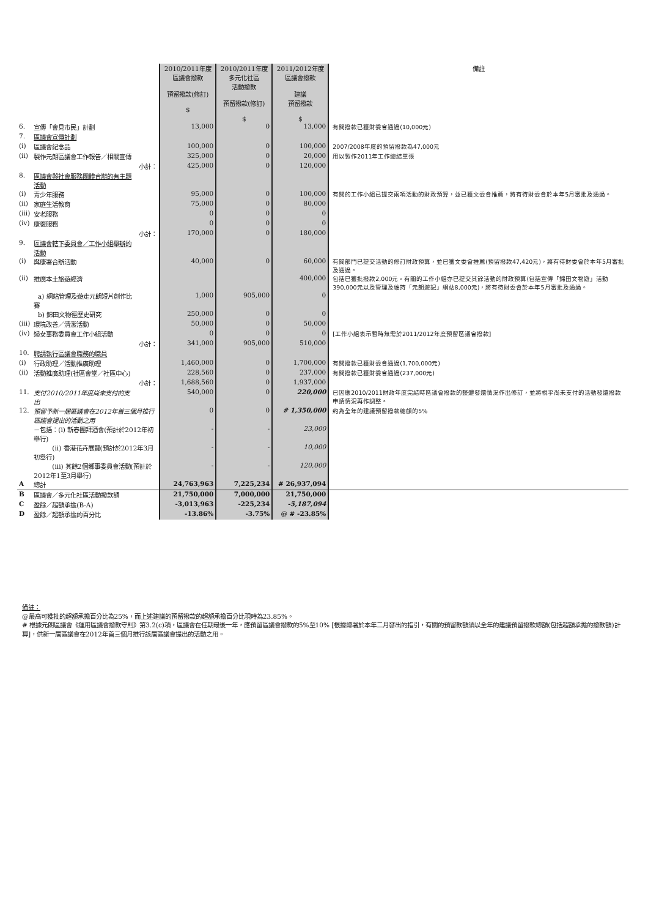| | | | 2010/2011年度 區議會撥款 預留撥款(修訂) $ | 2010/2011年度 多元化社區 活動撥款 預留撥款(修訂) $ | 2011/2012年度 區議會撥款 建議 預留撥款 $ | 備註 |
| --- | --- | --- | --- | --- | --- | --- |
| 6. | 宣傳「會見市民」計劃 | | 13,000 | 0 | 13,000 | 有關撥款已獲財委會通過(10,000元) |
| 7. | 區議會宣傳計劃 | | | | | |
| (i) | 區議會紀念品 | | 100,000 | 0 | 100,000 | 2007/2008年度的預留撥款為47,000元 |
| (ii) | 製作元朗區議會工作報告／相關宣傳 | | 325,000 | 0 | 20,000 | 用以製作2011年工作總結單張 |
| | | 小計： | 425,000 | 0 | 120,000 | |
| 8. | 區議會與社會服務團體合辦的有主題活動 | | | | | |
| (i) | 青少年服務 | | 95,000 | 0 | 100,000 | 有關的工作小組已提交兩項活動的財政預算，並已獲文委會推薦，將有待財委會於本年5月審批及通過。 |
| (ii) | 家庭生活教育 | | 75,000 | 0 | 80,000 | |
| (iii) | 安老服務 | | 0 | 0 | 0 | |
| (iv) | 康復服務 | | 0 | 0 | 0 | |
| | | 小計： | 170,000 | 0 | 180,000 | |
| 9. | 區議會轄下委員會／工作小組舉辦的活動 | | | | | |
| (i) | 與康署合辦活動 | | 40,000 | 0 | 60,000 | 有關部門已提交活動的修訂財政預算，並已獲文委會推薦(預留撥款47,420元)，將有待財委會於本年5月審批及通過。 |
| (ii) | 推廣本土旅遊經濟 | | | | 400,000 | 包括已獲批撥款2,000元。有關的工作小組亦已提交其餘活動的財政預算(包括宣傳「錦田文物遊」活動390,000元以及管理及維持「元朗遊記」網站8,000元)，將有待財委會於本年5月審批及通過。 |
| | a) 網站管理及遊走元朗短片創作比賽 | | 1,000 | 905,000 | 0 | |
| | b) 錦田文物徑歷史研究 | | 250,000 | 0 | 0 | |
| (iii) | 環境改善／清潔活動 | | 50,000 | 0 | 50,000 | |
| (iv) | 婦女事務委員會工作小組活動 | | 0 | 0 | 0 | [工作小組表示暫時無需於2011/2012年度預留區議會撥款] |
| | | 小計： | 341,000 | 905,000 | 510,000 | |
| 10. | 聘請執行區議會職務的職員 | | | | | |
| (i) | 行政助理／活動推廣助理 | | 1,460,000 | 0 | 1,700,000 | 有關撥款已獲財委會通過(1,700,000元) |
| (ii) | 活動推廣助理(社區會堂／社區中心) | | 228,560 | 0 | 237,000 | 有關撥款已獲財委會通過(237,000元) |
| | | 小計： | 1,688,560 | 0 | 1,937,000 | |
| 11. | 支付2010/2011年度尚未支付的支出 | | 540,000 | 0 | 220,000 | 已因應2010/2011財政年度完結時區議會撥款的整體發還情況作出修訂，並將視乎尚未支付的活動發還撥款申請情況再作調整。 |
| 12. | 預留予新一屆區議會在2012年首三個月推行區議會提出的活動之用 | | 0 | 0 | # 1,350,000 | 約為全年的建議預留撥款總額的5% |
| | －包括：(i) 新春團拜酒會(預計於2012年初舉行) | | - | - | 23,000 | |
| | (ii) 香港花卉展覽(預計於2012年3月初舉行) | | - | - | 10,000 | |
| | (iii) 其餘2個鄉事委員會活動(預計於2012年1至3月舉行) | | - | - | 120,000 | |
| A | 總計 | | 24,763,963 | 7,225,234 | # 26,937,094 | |
| B | 區議會／多元化社區活動撥款額 | | 21,750,000 | 7,000,000 | 21,750,000 | |
| C | 盈餘／超額承擔(B-A) | | -3,013,963 | -225,234 | -5,187,094 | |
| D | 盈餘／超額承擔的百分比 | | -13.86% | -3.75% | @ # -23.85% | |
備註：
@最高可獲批的超額承擔百分比為25%，而上述建議的預留撥款的超額承擔百分比現時為23.85%。
# 根據元朗區議會《運用區議會撥款守則》第3.2(c)項，區議會在任期最後一年，應預留區議會撥款的5%至10% [根據總署於本年二月發出的指引，有關的預留款額須以全年的建議預留撥款總額(包括超額承擔的撥款額)計算]，供新一屆區議會在2012年首三個月推行該屆區議會提出的活動之用。